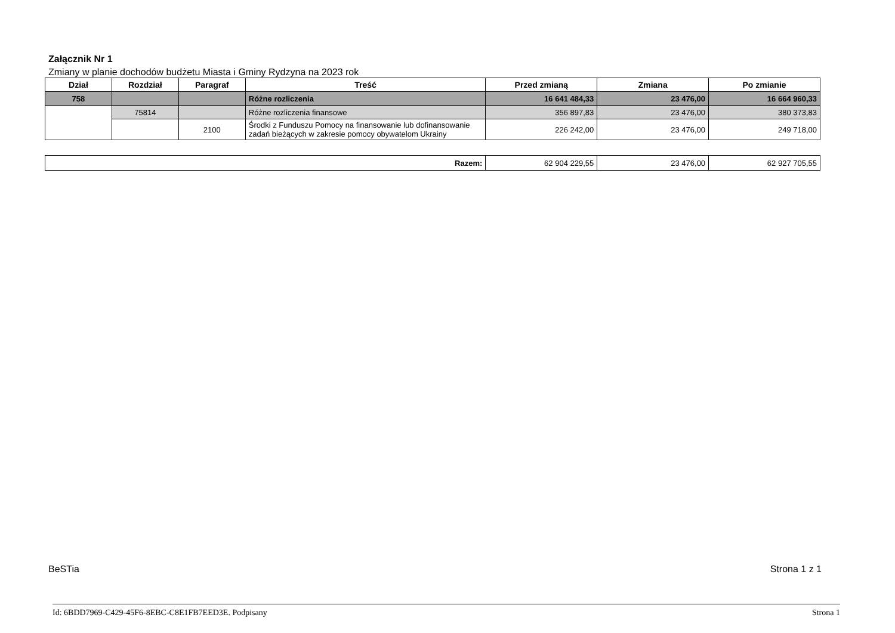Załącznik Nr 1
Zmiany w planie dochodów budżetu Miasta i Gminy Rydzyna na 2023 rok
| Dział | Rozdział | Paragraf | Treść | Przed zmianą | Zmiana | Po zmianie |
| --- | --- | --- | --- | --- | --- | --- |
| 758 | | | Różne rozliczenia | 16 641 484,33 | 23 476,00 | 16 664 960,33 |
| | 75814 | | Różne rozliczenia finansowe | 356 897,83 | 23 476,00 | 380 373,83 |
| | | 2100 | Środki z Funduszu Pomocy na finansowanie lub dofinansowanie zadań bieżących w zakresie pomocy obywatelom Ukrainy | 226 242,00 | 23 476,00 | 249 718,00 |
| Razem: | 62 904 229,55 | 23 476,00 | 62 927 705,55 |
BeSTia Strona 1 z 1
Id: 6BDD7969-C429-45F6-8EBC-C8E1FB7EED3E. Podpisany Strona 1